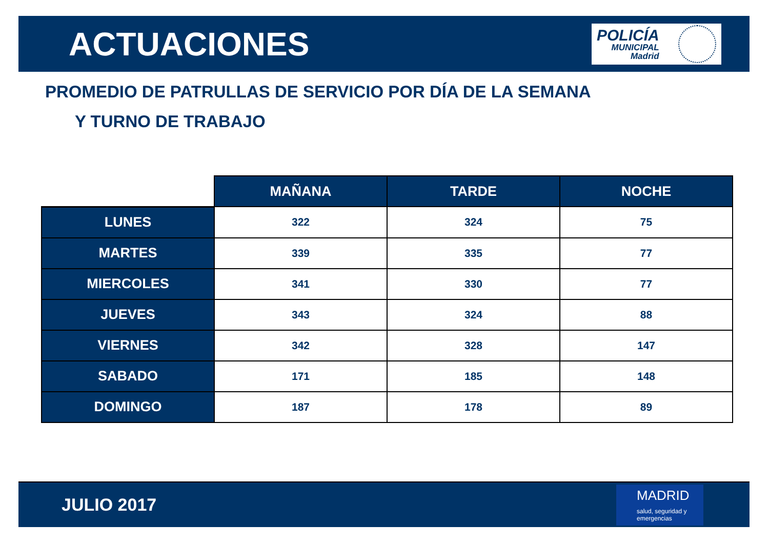ACTUACIONES
POLICÍA
MUNICIPAL
Madrid
PROMEDIO DE PATRULLAS DE SERVICIO POR DÍA DE LA SEMANA
Y TURNO DE TRABAJO
| | MAÑANA | TARDE | NOCHE |
| --- | --- | --- | --- |
| LUNES | 322 | 324 | 75 |
| MARTES | 339 | 335 | 77 |
| MIERCOLES | 341 | 330 | 77 |
| JUEVES | 343 | 324 | 88 |
| VIERNES | 342 | 328 | 147 |
| SABADO | 171 | 185 | 148 |
| DOMINGO | 187 | 178 | 89 |
JULIO 2017
MADRID
salud, seguridad y emergencias